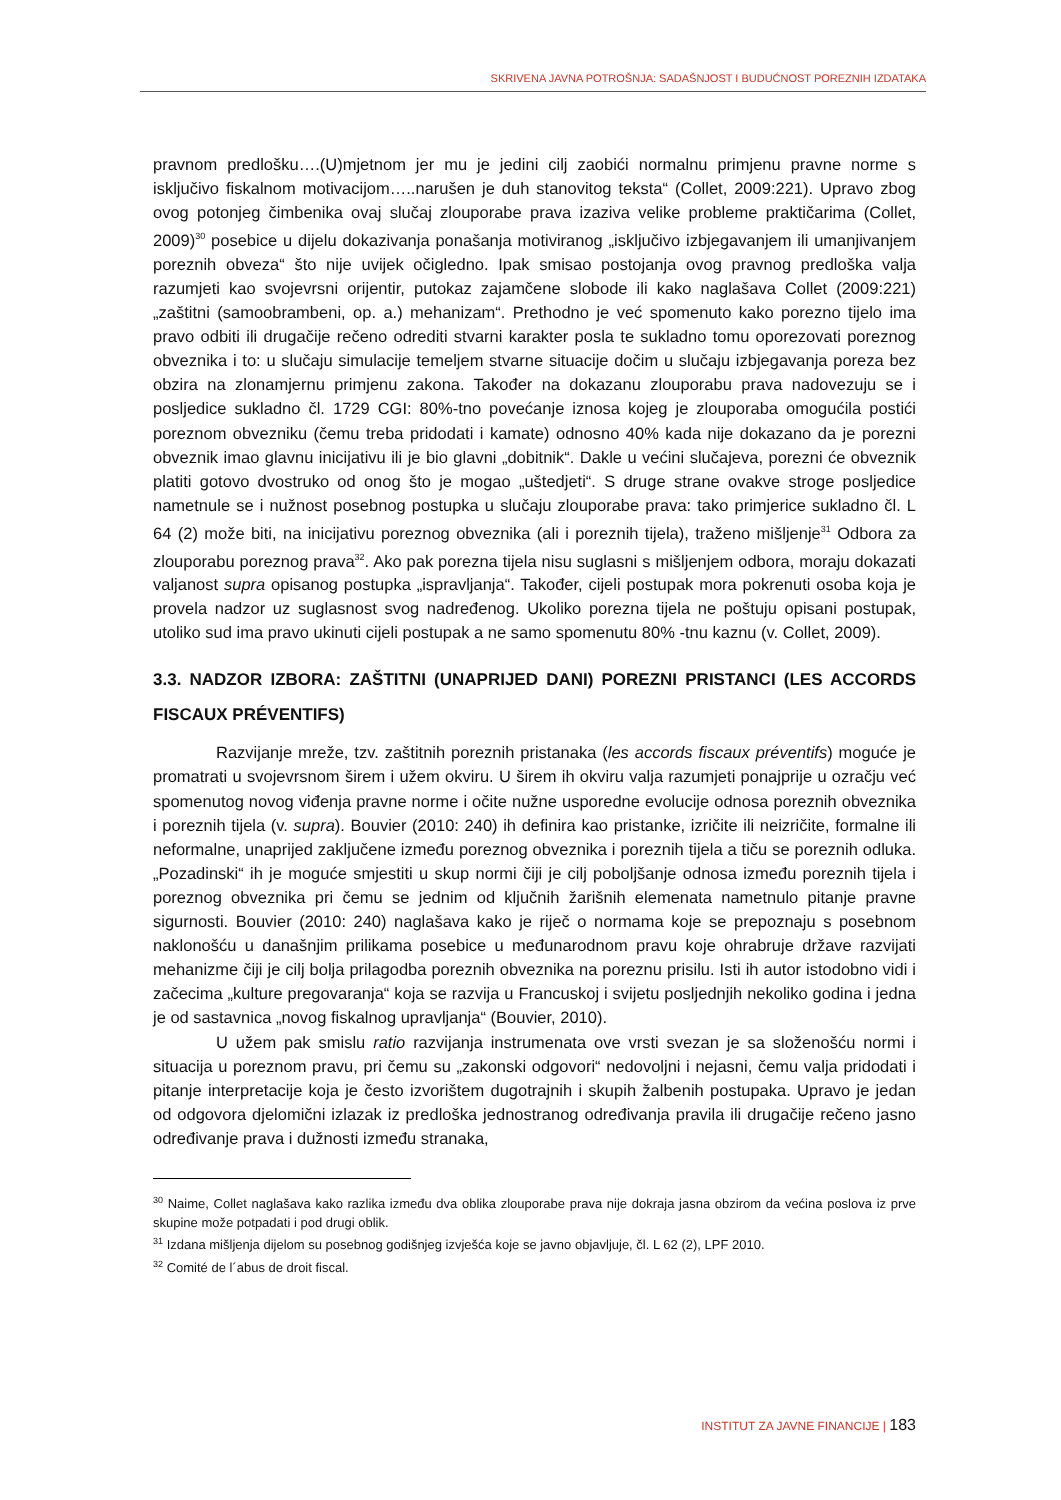SKRIVENA JAVNA POTROŠNJA: SADAŠNJOST I BUDUĆNOST POREZNIH IZDATAKA
pravnom predlošku….(U)mjetnom jer mu je jedini cilj zaobići normalnu primjenu pravne norme s isključivo fiskalnom motivacijom…..narušen je duh stanovitog teksta“ (Collet, 2009:221). Upravo zbog ovog potonjeg čimbenika ovaj slučaj zlouporabe prava izaziva velike probleme praktičarima (Collet, 2009)<sup>30</sup> posebice u dijelu dokazivanja ponašanja motiviranog „isključivo izbjegavanjem ili umanjivanjem poreznih obveza“ što nije uvijek očigledno. Ipak smisao postojanja ovog pravnog predloška valja razumjeti kao svojevrsni orijentir, putokaz zajamčene slobode ili kako naglašava Collet (2009:221) „zaštitni (samoobrambeni, op. a.) mehanizam“. Prethodno je već spomenuto kako porezno tijelo ima pravo odbiti ili drugačije rečeno odrediti stvarni karakter posla te sukladno tomu oporezovati poreznog obveznika i to: u slučaju simulacije temeljem stvarne situacije dočim u slučaju izbjegavanja poreza bez obzira na zlonamjernu primjenu zakona. Također na dokazanu zlouporabu prava nadovezuju se i posljedice sukladno čl. 1729 CGI: 80%-tno povećanje iznosa kojeg je zlouporaba omogućila postići poreznom obvezniku (čemu treba pridodati i kamate) odnosno 40% kada nije dokazano da je porezni obveznik imao glavnu inicijativu ili je bio glavni „dobitnik“. Dakle u većini slučajeva, porezni će obveznik platiti gotovo dvostruko od onog što je mogao „uštedjeti“. S druge strane ovakve stroge posljedice nametnule se i nužnost posebnog postupka u slučaju zlouporabe prava: tako primjerice sukladno čl. L 64 (2) može biti, na inicijativu poreznog obveznika (ali i poreznih tijela), traženo mišljenje<sup>31</sup> Odbora za zlouporabu poreznog prava<sup>32</sup>. Ako pak porezna tijela nisu suglasni s mišljenjem odbora, moraju dokazati valjanost supra opisanog postupka „ispravljanja“. Također, cijeli postupak mora pokrenuti osoba koja je provela nadzor uz suglasnost svog nadređenog. Ukoliko porezna tijela ne poštuju opisani postupak, utoliko sud ima pravo ukinuti cijeli postupak a ne samo spomenutu 80% -tnu kaznu (v. Collet, 2009).
3.3. NADZOR IZBORA: ZAŠTITNI (UNAPRIJED DANI) POREZNI PRISTANCI (LES ACCORDS FISCAUX PRÉVENTIFS)
Razvijanje mreže, tzv. zaštitnih poreznih pristanaka (les accords fiscaux préventifs) moguće je promatrati u svojevrsnom širem i užem okviru. U širem ih okviru valja razumjeti ponajprije u ozračju već spomenutog novog viđenja pravne norme i očite nužne usporedne evolucije odnosa poreznih obveznika i poreznih tijela (v. supra). Bouvier (2010: 240) ih definira kao pristanke, izričite ili neizričite, formalne ili neformalne, unaprijed zaključene između poreznog obveznika i poreznih tijela a tiču se poreznih odluka. „Pozadinski“ ih je moguće smjestiti u skup normi čiji je cilj poboljšanje odnosa između poreznih tijela i poreznog obveznika pri čemu se jednim od ključnih žarišnih elemenata nametnulo pitanje pravne sigurnosti. Bouvier (2010: 240) naglašava kako je riječ o normama koje se prepoznaju s posebnom naklonošću u današnjim prilikama posebice u međunarodnom pravu koje ohrabruje države razvijati mehanizme čiji je cilj bolja prilagodba poreznih obveznika na poreznu prisilu. Isti ih autor istodobno vidi i začecima „kulture pregovaranja“ koja se razvija u Francuskoj i svijetu posljednjih nekoliko godina i jedna je od sastavnica „novog fiskalnog upravljanja“ (Bouvier, 2010).
U užem pak smislu ratio razvijanja instrumenata ove vrsti svezan je sa složenošću normi i situacija u poreznom pravu, pri čemu su „zakonski odgovori“ nedovoljni i nejasni, čemu valja pridodati i pitanje interpretacije koja je često izvorištem dugotrajnih i skupih žalbenih postupaka. Upravo je jedan od odgovora djelomični izlazak iz predloška jednostranog određivanja pravila ili drugačije rečeno jasno određivanje prava i dužnosti između stranaka,
<sup>30</sup> Naime, Collet naglašava kako razlika između dva oblika zlouporabe prava nije dokraja jasna obzirom da većina poslova iz prve skupine može potpadati i pod drugi oblik.
<sup>31</sup> Izdana mišljenja dijelom su posebnog godišnjeg izvješća koje se javno objavljuje, čl. L 62 (2), LPF 2010.
<sup>32</sup> Comité de l´abus de droit fiscal.
INSTITUT ZA JAVNE FINANCIJE | 183